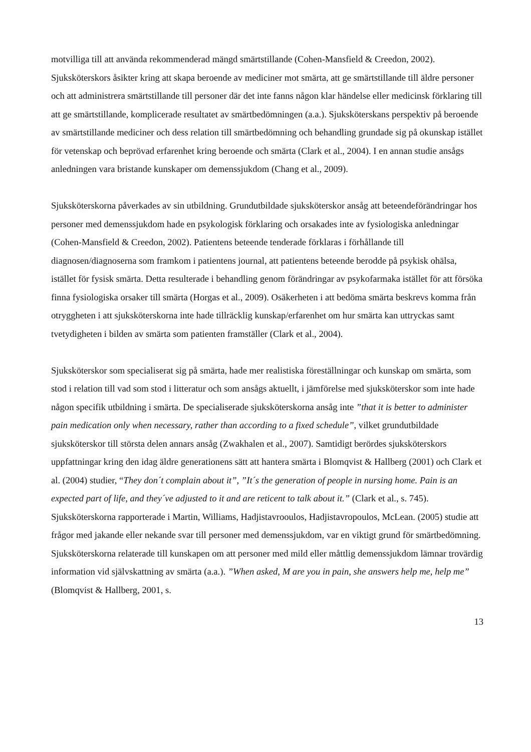motvilliga till att använda rekommenderad mängd smärtstillande (Cohen-Mansfield & Creedon, 2002). Sjuksköterskors åsikter kring att skapa beroende av mediciner mot smärta, att ge smärtstillande till äldre personer och att administrera smärtstillande till personer där det inte fanns någon klar händelse eller medicinsk förklaring till att ge smärtstillande, komplicerade resultatet av smärtbedömningen (a.a.). Sjuksköterskans perspektiv på beroende av smärtstillande mediciner och dess relation till smärtbedömning och behandling grundade sig på okunskap istället för vetenskap och beprövad erfarenhet kring beroende och smärta (Clark et al., 2004). I en annan studie ansågs anledningen vara bristande kunskaper om demenssjukdom (Chang et al., 2009).
Sjuksköterskorna påverkades av sin utbildning. Grundutbildade sjuksköterskor ansåg att beteendeförändringar hos personer med demenssjukdom hade en psykologisk förklaring och orsakades inte av fysiologiska anledningar (Cohen-Mansfield & Creedon, 2002). Patientens beteende tenderade förklaras i förhållande till diagnosen/diagnoserna som framkom i patientens journal, att patientens beteende berodde på psykisk ohälsa, istället för fysisk smärta. Detta resulterade i behandling genom förändringar av psykofarmaka istället för att försöka finna fysiologiska orsaker till smärta (Horgas et al., 2009). Osäkerheten i att bedöma smärta beskrevs komma från otryggheten i att sjuksköterskorna inte hade tillräcklig kunskap/erfarenhet om hur smärta kan uttryckas samt tvetydigheten i bilden av smärta som patienten framställer (Clark et al., 2004).
Sjuksköterskor som specialiserat sig på smärta, hade mer realistiska föreställningar och kunskap om smärta, som stod i relation till vad som stod i litteratur och som ansågs aktuellt, i jämförelse med sjuksköterskor som inte hade någon specifik utbildning i smärta. De specialiserade sjuksköterskorna ansåg inte ”that it is better to administer pain medication only when necessary, rather than according to a fixed schedule”, vilket grundutbildade sjuksköterskor till största delen annars ansåg (Zwakhalen et al., 2007). Samtidigt berördes sjuksköterskors uppfattningar kring den idag äldre generationens sätt att hantera smärta i Blomqvist & Hallberg (2001) och Clark et al. (2004) studier, “They don´t complain about it”, ”It´s the generation of people in nursing home. Pain is an expected part of life, and they´ve adjusted to it and are reticent to talk about it.” (Clark et al., s. 745). Sjuksköterskorna rapporterade i Martin, Williams, Hadjistavrooulos, Hadjistavropoulos, McLean. (2005) studie att frågor med jakande eller nekande svar till personer med demenssjukdom, var en viktigt grund för smärtbedömning. Sjuksköterskorna relaterade till kunskapen om att personer med mild eller måttlig demenssjukdom lämnar trovärdig information vid självskattning av smärta (a.a.). ”When asked, M are you in pain, she answers help me, help me” (Blomqvist & Hallberg, 2001, s.
13